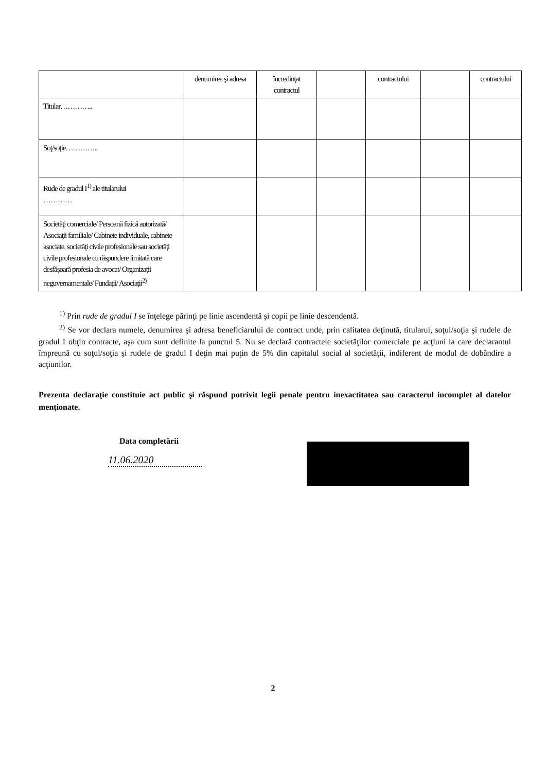| | denumirea şi adresa | încredinţat contractul | | contractului | | contractului |
| Titular………….. | | | | | | |
| Soţ/soţie………….. | | | | | | |
| Rude de gradul I<sup>1)</sup> ale titularului ………… | | | | | | |
| Societăţi comerciale/ Persoană fizică autorizată/ Asociaţii familiale/ Cabinete individuale, cabinete asociate, societăţi civile profesionale sau societăţi civile profesionale cu răspundere limitată care desfăşoară profesia de avocat/ Organizaţii neguvernamentale/ Fundaţii/ Asociaţii<sup>2)</sup> | | | | | | |
<sup>1)</sup> Prin rude de gradul I se înţelege părinţi pe linie ascendentă şi copii pe linie descendentă.
<sup>2)</sup> Se vor declara numele, denumirea şi adresa beneficiarului de contract unde, prin calitatea deţinută, titularul, soţul/soţia şi rudele de gradul I obţin contracte, aşa cum sunt definite la punctul 5. Nu se declară contractele societăţilor comerciale pe acţiuni la care declarantul împreună cu soţul/soţia şi rudele de gradul I deţin mai puţin de 5% din capitalul social al societăţii, indiferent de modul de dobândire a acţiunilor.
Prezenta declaraţie constituie act public şi răspund potrivit legii penale pentru inexactitatea sau caracterul incomplet al datelor menţionate.
Data completării
11.06.2020
2